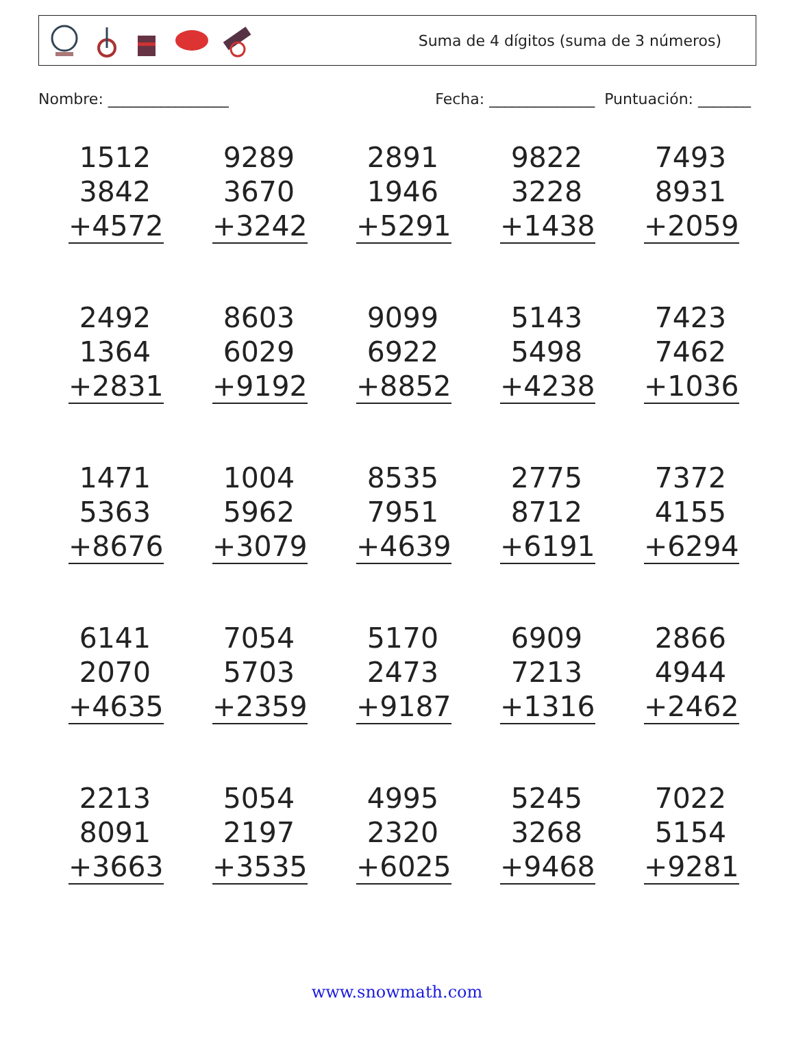Suma de 4 dígitos (suma de 3 números)
Nombre: ________________ Fecha: ______________ Puntuación: _______
| 1512 3842 +4572 | 9289 3670 +3242 | 2891 1946 +5291 | 9822 3228 +1438 | 7493 8931 +2059 |
| 2492 1364 +2831 | 8603 6029 +9192 | 9099 6922 +8852 | 5143 5498 +4238 | 7423 7462 +1036 |
| 1471 5363 +8676 | 1004 5962 +3079 | 8535 7951 +4639 | 2775 8712 +6191 | 7372 4155 +6294 |
| 6141 2070 +4635 | 7054 5703 +2359 | 5170 2473 +9187 | 6909 7213 +1316 | 2866 4944 +2462 |
| 2213 8091 +3663 | 5054 2197 +3535 | 4995 2320 +6025 | 5245 3268 +9468 | 7022 5154 +9281 |
www.snowmath.com